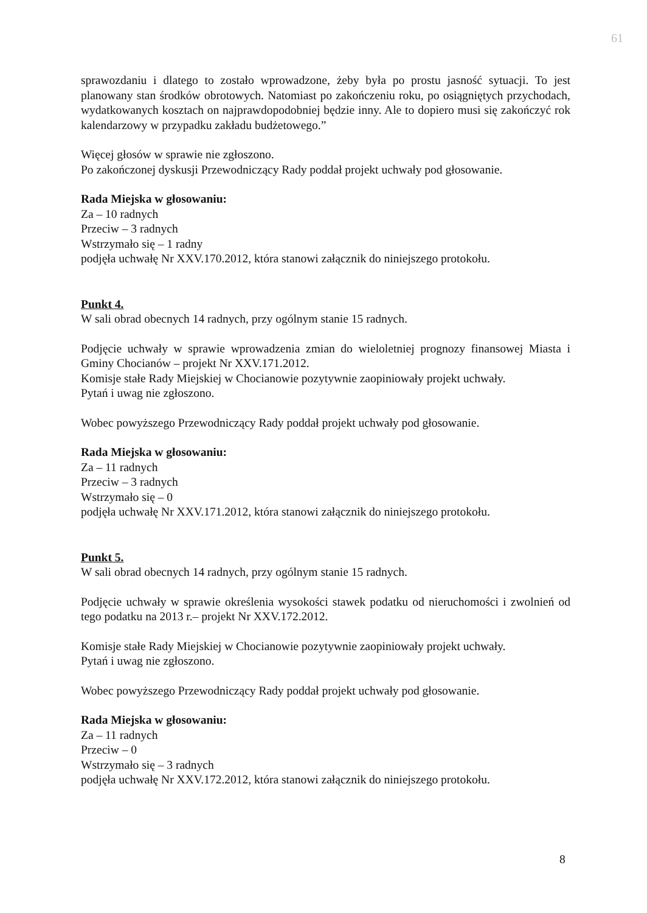61
sprawozdaniu i dlatego to zostało wprowadzone, żeby była po prostu jasność sytuacji. To jest planowany stan środków obrotowych. Natomiast po zakończeniu roku, po osiągniętych przychodach, wydatkowanych kosztach on najprawdopodobniej będzie inny. Ale to dopiero musi się zakończyć rok kalendarzowy w przypadku zakładu budżetowego.”
Więcej głosów w sprawie nie zgłoszono.
Po zakończonej dyskusji Przewodniczący Rady poddał projekt uchwały pod głosowanie.
Rada Miejska w głosowaniu:
Za – 10 radnych
Przeciw – 3 radnych
Wstrzymało się – 1 radny
podjęła uchwałę Nr XXV.170.2012, która stanowi załącznik do niniejszego protokołu.
Punkt 4.
W sali obrad obecnych 14 radnych, przy ogólnym stanie 15 radnych.
Podjęcie uchwały w sprawie wprowadzenia zmian do wieloletniej prognozy finansowej Miasta i Gminy Chocianów – projekt Nr XXV.171.2012.
Komisje stałe Rady Miejskiej w Chocianowie pozytywnie zaopiniowały projekt uchwały.
Pytań i uwag nie zgłoszono.
Wobec powyższego Przewodniczący Rady poddał projekt uchwały pod głosowanie.
Rada Miejska w głosowaniu:
Za – 11 radnych
Przeciw – 3 radnych
Wstrzymało się – 0
podjęła uchwałę Nr XXV.171.2012, która stanowi załącznik do niniejszego protokołu.
Punkt 5.
W sali obrad obecnych 14 radnych, przy ogólnym stanie 15 radnych.
Podjęcie uchwały w sprawie określenia wysokości stawek podatku od nieruchomości i zwolnień od tego podatku na 2013 r.– projekt Nr XXV.172.2012.
Komisje stałe Rady Miejskiej w Chocianowie pozytywnie zaopiniowały projekt uchwały.
Pytań i uwag nie zgłoszono.
Wobec powyższego Przewodniczący Rady poddał projekt uchwały pod głosowanie.
Rada Miejska w głosowaniu:
Za – 11 radnych
Przeciw – 0
Wstrzymało się – 3 radnych
podjęła uchwałę Nr XXV.172.2012, która stanowi załącznik do niniejszego protokołu.
8